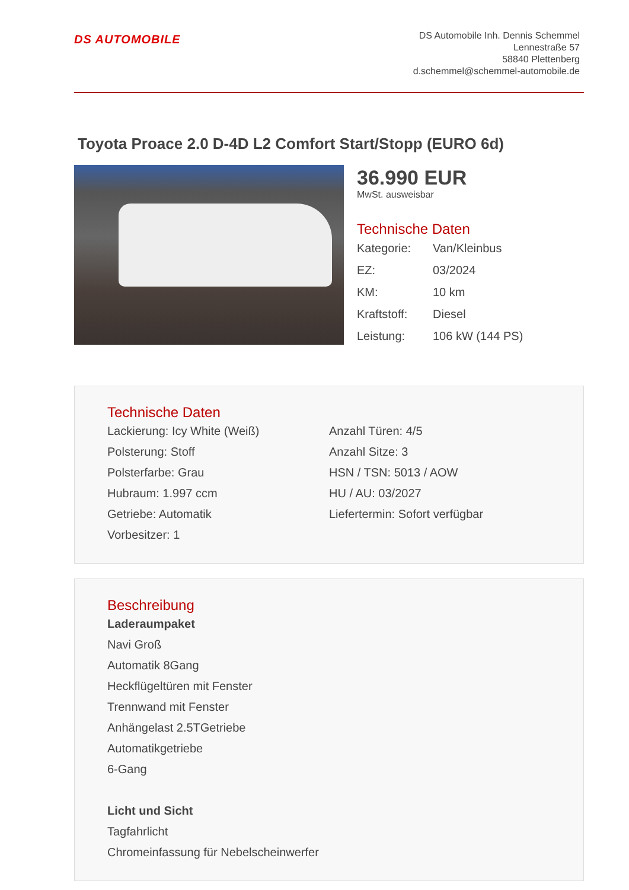DS AUTOMOBILE
DS Automobile Inh. Dennis Schemmel
Lennestraße 57
58840 Plettenberg
d.schemmel@schemmel-automobile.de
Toyota Proace 2.0 D-4D L2 Comfort Start/Stopp (EURO 6d)
36.990 EUR
MwSt. ausweisbar
Technische Daten
| Kategorie: | Van/Kleinbus |
| EZ: | 03/2024 |
| KM: | 10 km |
| Kraftstoff: | Diesel |
| Leistung: | 106 kW (144 PS) |
Technische Daten
Lackierung: Icy White (Weiß)
Polsterung: Stoff
Polsterfarbe: Grau
Hubraum: 1.997 ccm
Getriebe: Automatik
Vorbesitzer: 1
Anzahl Türen: 4/5
Anzahl Sitze: 3
HSN / TSN: 5013 / AOW
HU / AU: 03/2027
Liefertermin: Sofort verfügbar
Beschreibung
Laderaumpaket
Navi Groß
Automatik 8Gang
Heckflügeltüren mit Fenster
Trennwand mit Fenster
Anhängelast 2.5TGetriebe
Automatikgetriebe
6-Gang
Licht und Sicht
Tagfahrlicht
Chromeinfassung für Nebelscheinwerfer